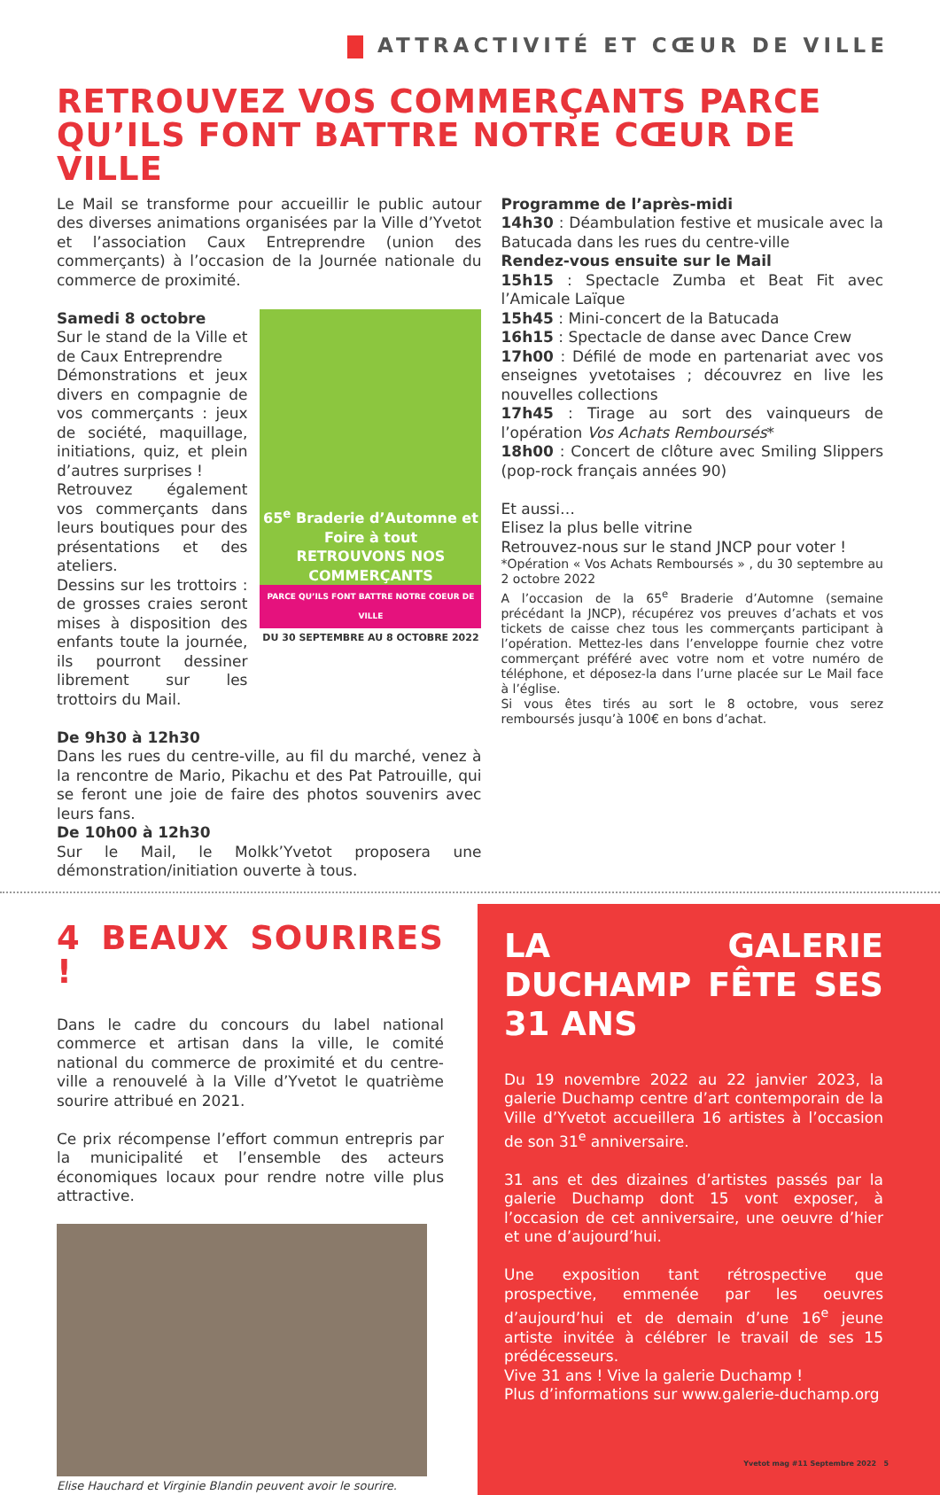ATTRACTIVITÉ ET CŒUR DE VILLE
RETROUVEZ VOS COMMERÇANTS PARCE QU’ILS FONT BATTRE NOTRE CŒUR DE VILLE
Le Mail se transforme pour accueillir le public autour des diverses animations organisées par la Ville d’Yvetot et l’association Caux Entreprendre (union des commerçants) à l’occasion de la Journée nationale du commerce de proximité.
Samedi 8 octobre
Sur le stand de la Ville et de Caux Entreprendre
Démonstrations et jeux divers en compagnie de vos commerçants : jeux de société, maquillage, initiations, quiz, et plein d’autres surprises !
Retrouvez également vos commerçants dans leurs boutiques pour des présentations et des ateliers.
Dessins sur les trottoirs : de grosses craies seront mises à disposition des enfants toute la journée, ils pourront dessiner librement sur les trottoirs du Mail.
65<sup>e</sup> Braderie d’Automne et Foire à tout
RETROUVONS NOS COMMERÇANTS
PARCE QU’ILS FONT BATTRE NOTRE COEUR DE VILLE
DU 30 SEPTEMBRE AU 8 OCTOBRE 2022
De 9h30 à 12h30
Dans les rues du centre-ville, au fil du marché, venez à la rencontre de Mario, Pikachu et des Pat Patrouille, qui se feront une joie de faire des photos souvenirs avec leurs fans.
De 10h00 à 12h30
Sur le Mail, le Molkk’Yvetot proposera une démonstration/initiation ouverte à tous.
Programme de l’après-midi
14h30 : Déambulation festive et musicale avec la Batucada dans les rues du centre-ville
Rendez-vous ensuite sur le Mail
15h15 : Spectacle Zumba et Beat Fit avec l’Amicale Laïque
15h45 : Mini-concert de la Batucada
16h15 : Spectacle de danse avec Dance Crew
17h00 : Défilé de mode en partenariat avec vos enseignes yvetotaises ; découvrez en live les nouvelles collections
17h45 : Tirage au sort des vainqueurs de l’opération Vos Achats Remboursés*
18h00 : Concert de clôture avec Smiling Slippers (pop-rock français années 90)
Et aussi…
Elisez la plus belle vitrine
Retrouvez-nous sur le stand JNCP pour voter !
*Opération « Vos Achats Remboursés » , du 30 septembre au 2 octobre 2022
A l’occasion de la 65<sup>e</sup> Braderie d’Automne (semaine précédant la JNCP), récupérez vos preuves d’achats et vos tickets de caisse chez tous les commerçants participant à l’opération. Mettez-les dans l’enveloppe fournie chez votre commerçant préféré avec votre nom et votre numéro de téléphone, et déposez-la dans l’urne placée sur Le Mail face à l’église.
Si vous êtes tirés au sort le 8 octobre, vous serez remboursés jusqu’à 100€ en bons d’achat.
4 BEAUX SOURIRES !
Dans le cadre du concours du label national commerce et artisan dans la ville, le comité national du commerce de proximité et du centre-ville a renouvelé à la Ville d’Yvetot le quatrième sourire attribué en 2021.
Ce prix récompense l’effort commun entrepris par la municipalité et l’ensemble des acteurs économiques locaux pour rendre notre ville plus attractive.
Elise Hauchard et Virginie Blandin peuvent avoir le sourire.
LA GALERIE DUCHAMP FÊTE SES 31 ANS
Du 19 novembre 2022 au 22 janvier 2023, la galerie Duchamp centre d’art contemporain de la Ville d’Yvetot accueillera 16 artistes à l’occasion de son 31<sup>e</sup> anniversaire.
31 ans et des dizaines d’artistes passés par la galerie Duchamp dont 15 vont exposer, à l’occasion de cet anniversaire, une oeuvre d’hier et une d’aujourd’hui.
Une exposition tant rétrospective que prospective, emmenée par les oeuvres d’aujourd’hui et de demain d’une 16<sup>e</sup> jeune artiste invitée à célébrer le travail de ses 15 prédécesseurs.
Vive 31 ans ! Vive la galerie Duchamp !
Plus d’informations sur www.galerie-duchamp.org
Yvetot mag #11 Septembre 2022 5